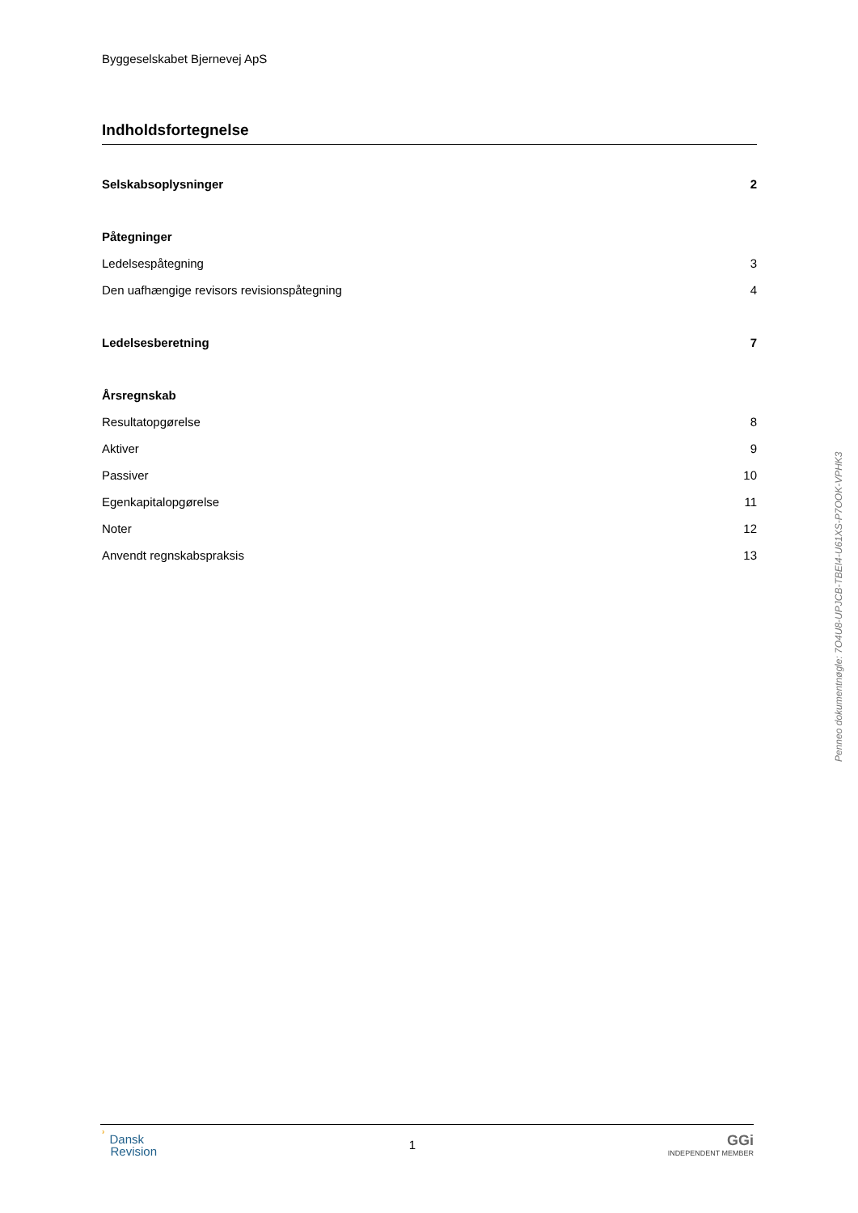Byggeselskabet Bjernevej ApS
Indholdsfortegnelse
Selskabsoplysninger 2
Påtegninger
Ledelsespåtegning 3
Den uafhængige revisors revisionspåtegning 4
Ledelsesberetning 7
Årsregnskab
Resultatopgørelse 8
Aktiver 9
Passiver 10
Egenkapitalopgørelse 11
Noter 12
Anvendt regnskabspraksis 13
Penneo dokumentnøgle: 7O4U8-UPJCB-TBEI4-U61XS-P7OOK-VPHK3
ʾ Dansk
Revision
1
GGi
INDEPENDENT MEMBER